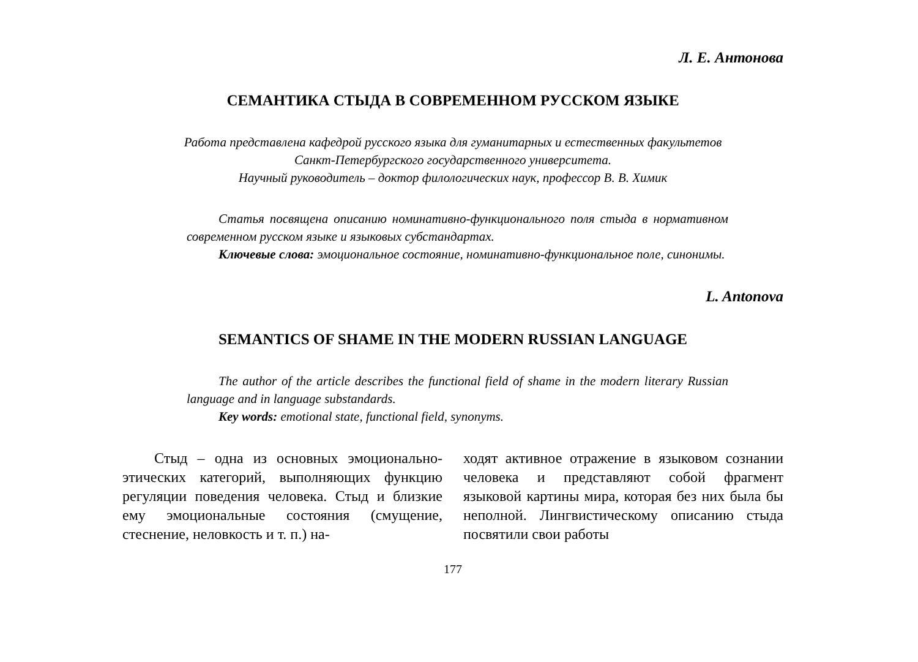Л. Е. Антонова
СЕМАНТИКА СТЫДА В СОВРЕМЕННОМ РУССКОМ ЯЗЫКЕ
Работа представлена кафедрой русского языка для гуманитарных и естественных факультетов
Санкт-Петербургского государственного университета.
Научный руководитель – доктор филологических наук, профессор В. В. Химик
Статья посвящена описанию номинативно-функционального поля стыда в нормативном современном русском языке и языковых субстандартах.
Ключевые слова: эмоциональное состояние, номинативно-функциональное поле, синонимы.
L. Antonova
SEMANTICS OF SHAME IN THE MODERN RUSSIAN LANGUAGE
The author of the article describes the functional field of shame in the modern literary Russian language and in language substandards.
Key words: emotional state, functional field, synonyms.
Стыд – одна из основных эмоционально-этических категорий, выполняющих функцию регуляции поведения человека. Стыд и близкие ему эмоциональные состояния (смущение, стеснение, неловкость и т. п.) на-
ходят активное отражение в языковом сознании человека и представляют собой фрагмент языковой картины мира, которая без них была бы неполной. Лингвистическому описанию стыда посвятили свои работы
177